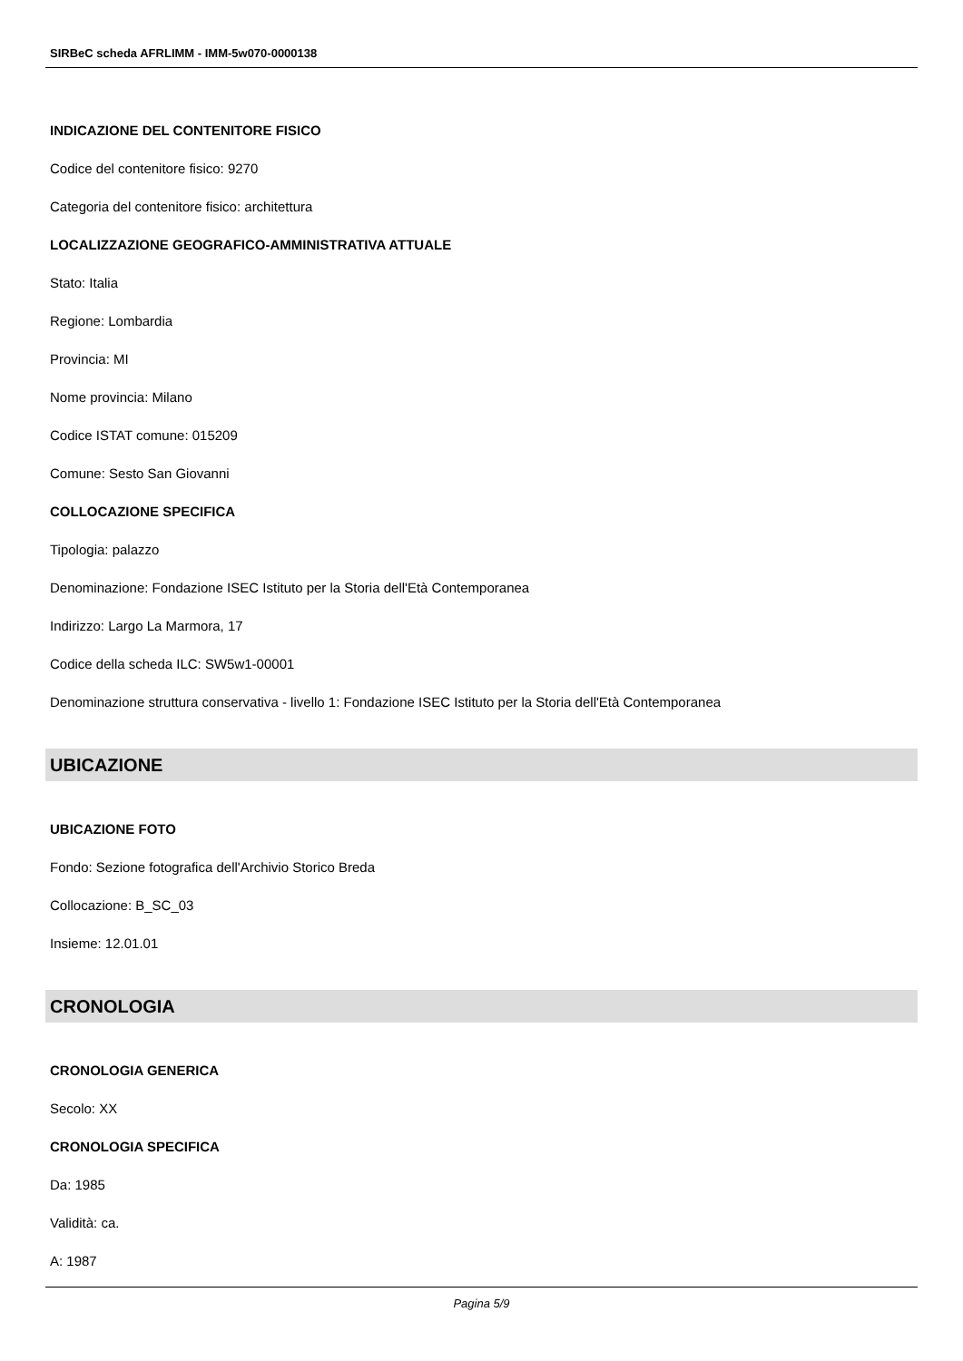SIRBeC scheda AFRLIMM - IMM-5w070-0000138
INDICAZIONE DEL CONTENITORE FISICO
Codice del contenitore fisico: 9270
Categoria del contenitore fisico: architettura
LOCALIZZAZIONE GEOGRAFICO-AMMINISTRATIVA ATTUALE
Stato: Italia
Regione: Lombardia
Provincia: MI
Nome provincia: Milano
Codice ISTAT comune: 015209
Comune: Sesto San Giovanni
COLLOCAZIONE SPECIFICA
Tipologia: palazzo
Denominazione: Fondazione ISEC Istituto per la Storia dell'Età Contemporanea
Indirizzo: Largo La Marmora, 17
Codice della scheda ILC: SW5w1-00001
Denominazione struttura conservativa - livello 1: Fondazione ISEC Istituto per la Storia dell'Età Contemporanea
UBICAZIONE
UBICAZIONE FOTO
Fondo: Sezione fotografica dell'Archivio Storico Breda
Collocazione: B_SC_03
Insieme: 12.01.01
CRONOLOGIA
CRONOLOGIA GENERICA
Secolo: XX
CRONOLOGIA SPECIFICA
Da: 1985
Validità: ca.
A: 1987
Pagina 5/9